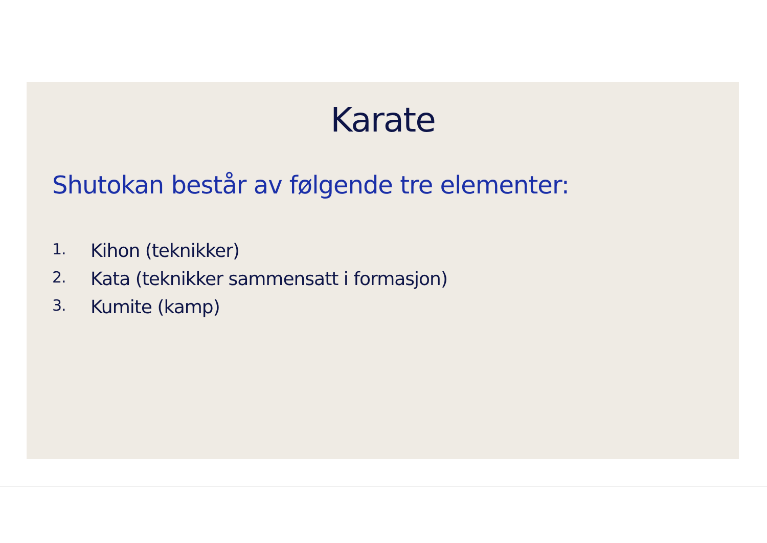Karate
Shutokan består av følgende tre elementer:
1. Kihon (teknikker)
2. Kata (teknikker sammensatt i formasjon)
3. Kumite (kamp)